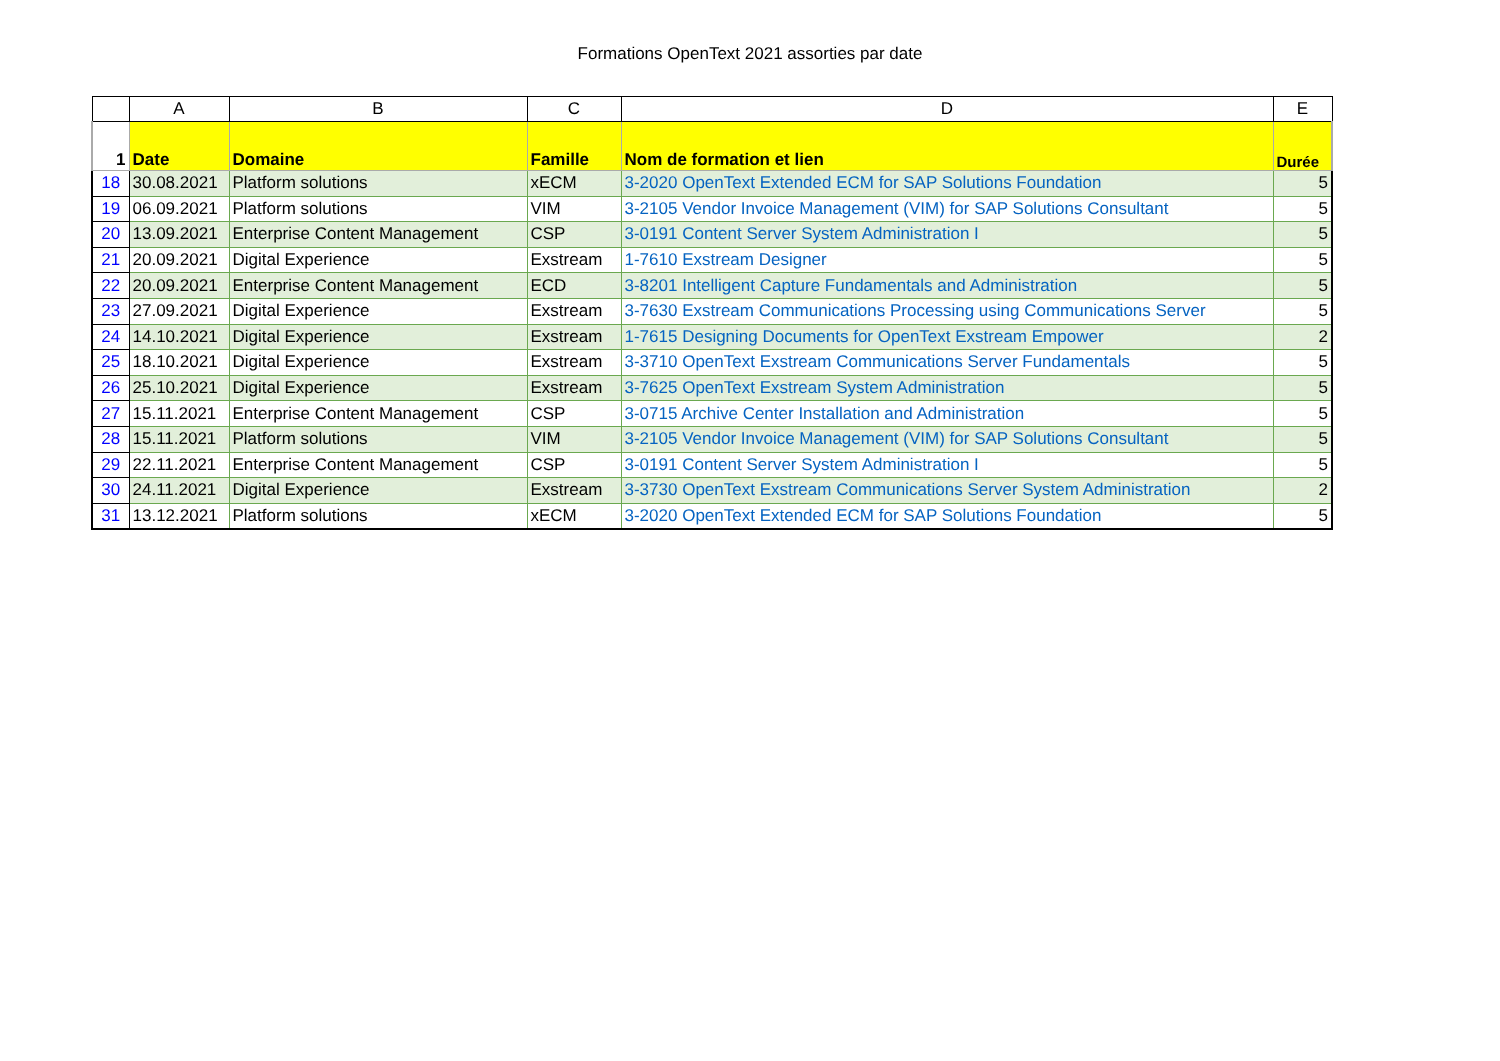Formations OpenText 2021 assorties par date
| | A | B | C | D | E |
| --- | --- | --- | --- | --- | --- |
| 1 | Date | Domaine | Famille | Nom de formation et lien | Durée |
| 18 | 30.08.2021 | Platform solutions | xECM | 3-2020 OpenText Extended ECM for SAP Solutions Foundation | 5 |
| 19 | 06.09.2021 | Platform solutions | VIM | 3-2105 Vendor Invoice Management (VIM) for SAP Solutions Consultant | 5 |
| 20 | 13.09.2021 | Enterprise Content Management | CSP | 3-0191 Content Server System Administration I | 5 |
| 21 | 20.09.2021 | Digital Experience | Exstream | 1-7610 Exstream Designer | 5 |
| 22 | 20.09.2021 | Enterprise Content Management | ECD | 3-8201 Intelligent Capture Fundamentals and Administration | 5 |
| 23 | 27.09.2021 | Digital Experience | Exstream | 3-7630 Exstream Communications Processing using Communications Server | 5 |
| 24 | 14.10.2021 | Digital Experience | Exstream | 1-7615 Designing Documents for OpenText Exstream Empower | 2 |
| 25 | 18.10.2021 | Digital Experience | Exstream | 3-3710 OpenText Exstream Communications Server Fundamentals | 5 |
| 26 | 25.10.2021 | Digital Experience | Exstream | 3-7625 OpenText Exstream System Administration | 5 |
| 27 | 15.11.2021 | Enterprise Content Management | CSP | 3-0715 Archive Center Installation and Administration | 5 |
| 28 | 15.11.2021 | Platform solutions | VIM | 3-2105 Vendor Invoice Management (VIM) for SAP Solutions Consultant | 5 |
| 29 | 22.11.2021 | Enterprise Content Management | CSP | 3-0191 Content Server System Administration I | 5 |
| 30 | 24.11.2021 | Digital Experience | Exstream | 3-3730 OpenText Exstream Communications Server System Administration | 2 |
| 31 | 13.12.2021 | Platform solutions | xECM | 3-2020 OpenText Extended ECM for SAP Solutions Foundation | 5 |